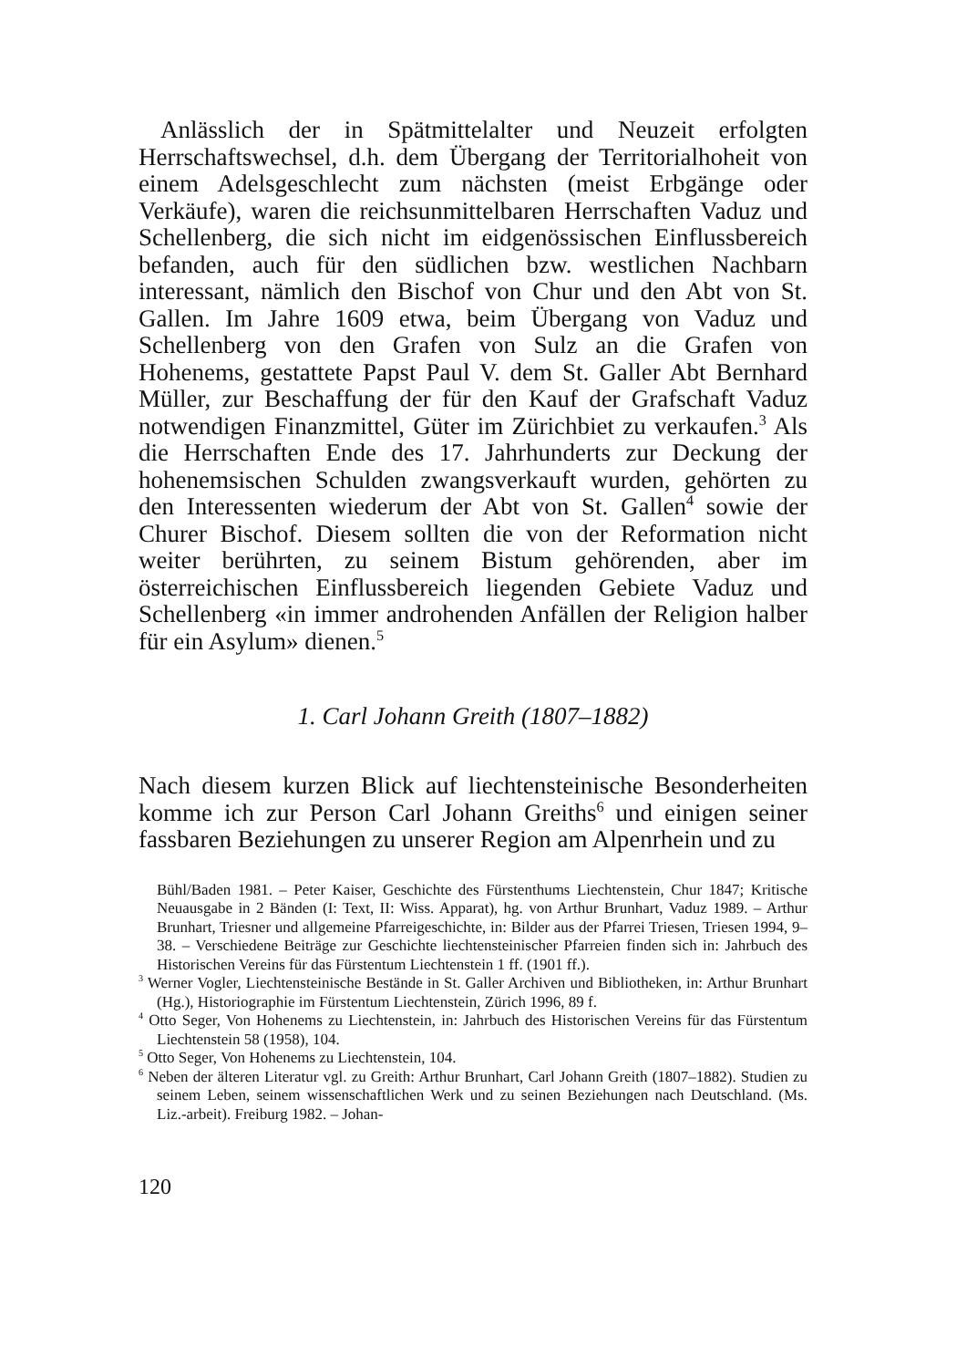Anlässlich der in Spätmittelalter und Neuzeit erfolgten Herrschaftswechsel, d.h. dem Übergang der Territorialhoheit von einem Adelsgeschlecht zum nächsten (meist Erbgänge oder Verkäufe), waren die reichsunmittelbaren Herrschaften Vaduz und Schellenberg, die sich nicht im eidgenössischen Einflussbereich befanden, auch für den südlichen bzw. westlichen Nachbarn interessant, nämlich den Bischof von Chur und den Abt von St. Gallen. Im Jahre 1609 etwa, beim Übergang von Vaduz und Schellenberg von den Grafen von Sulz an die Grafen von Hohenems, gestattete Papst Paul V. dem St. Galler Abt Bernhard Müller, zur Beschaffung der für den Kauf der Grafschaft Vaduz notwendigen Finanzmittel, Güter im Zürichbiet zu verkaufen.<sup>3</sup> Als die Herrschaften Ende des 17. Jahrhunderts zur Deckung der hohenemsischen Schulden zwangsverkauft wurden, gehörten zu den Interessenten wiederum der Abt von St. Gallen<sup>4</sup> sowie der Churer Bischof. Diesem sollten die von der Reformation nicht weiter berührten, zu seinem Bistum gehörenden, aber im österreichischen Einflussbereich liegenden Gebiete Vaduz und Schellenberg «in immer androhenden Anfällen der Religion halber für ein Asylum» dienen.<sup>5</sup>
1. Carl Johann Greith (1807–1882)
Nach diesem kurzen Blick auf liechtensteinische Besonderheiten komme ich zur Person Carl Johann Greiths<sup>6</sup> und einigen seiner fassbaren Beziehungen zu unserer Region am Alpenrhein und zu
Bühl/Baden 1981. – Peter Kaiser, Geschichte des Fürstenthums Liechtenstein, Chur 1847; Kritische Neuausgabe in 2 Bänden (I: Text, II: Wiss. Apparat), hg. von Arthur Brunhart, Vaduz 1989. – Arthur Brunhart, Triesner und allgemeine Pfarreigeschichte, in: Bilder aus der Pfarrei Triesen, Triesen 1994, 9–38. – Verschiedene Beiträge zur Geschichte liechtensteinischer Pfarreien finden sich in: Jahrbuch des Historischen Vereins für das Fürstentum Liechtenstein 1 ff. (1901 ff.).
<sup>3</sup> Werner Vogler, Liechtensteinische Bestände in St. Galler Archiven und Bibliotheken, in: Arthur Brunhart (Hg.), Historiographie im Fürstentum Liechtenstein, Zürich 1996, 89 f.
<sup>4</sup> Otto Seger, Von Hohenems zu Liechtenstein, in: Jahrbuch des Historischen Vereins für das Fürstentum Liechtenstein 58 (1958), 104.
<sup>5</sup> Otto Seger, Von Hohenems zu Liechtenstein, 104.
<sup>6</sup> Neben der älteren Literatur vgl. zu Greith: Arthur Brunhart, Carl Johann Greith (1807–1882). Studien zu seinem Leben, seinem wissenschaftlichen Werk und zu seinen Beziehungen nach Deutschland. (Ms. Liz.-arbeit). Freiburg 1982. – Johan-
120